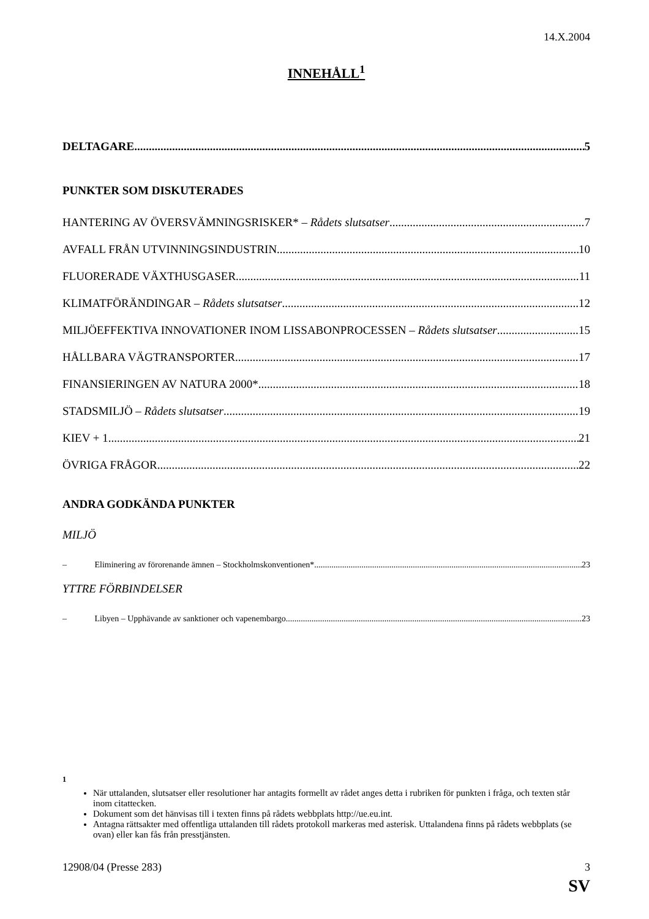14.X.2004
INNEHÅLL<sup>1</sup>
DELTAGARE 5
PUNKTER SOM DISKUTERADES
HANTERING AV ÖVERSVÄMNINGSRISKER* – Rådets slutsatser 7
AVFALL FRÅN UTVINNINGSINDUSTRIN 10
FLUORERADE VÄXTHUSGASER 11
KLIMATFÖRÄNDINGAR – Rådets slutsatser 12
MILJÖEFFEKTIVA INNOVATIONER INOM LISSABONPROCESSEN – Rådets slutsatser 15
HÅLLBARA VÄGTRANSPORTER 17
FINANSIERINGEN AV NATURA 2000* 18
STADSMILJÖ – Rådets slutsatser 19
KIEV + 1 21
ÖVRIGA FRÅGOR 22
ANDRA GODKÄNDA PUNKTER
MILJÖ
– Eliminering av förorenande ämnen – Stockholmskonventionen* 23
YTTRE FÖRBINDELSER
– Libyen – Upphävande av sanktioner och vapenembargo 23
<sup>1</sup>
När uttalanden, slutsatser eller resolutioner har antagits formellt av rådet anges detta i rubriken för punkten i fråga, och texten står inom citattecken.
Dokument som det hänvisas till i texten finns på rådets webbplats http://ue.eu.int.
Antagna rättsakter med offentliga uttalanden till rådets protokoll markeras med asterisk. Uttalandena finns på rådets webbplats (se ovan) eller kan fås från presstjänsten.
12908/04 (Presse 283) 3
SV